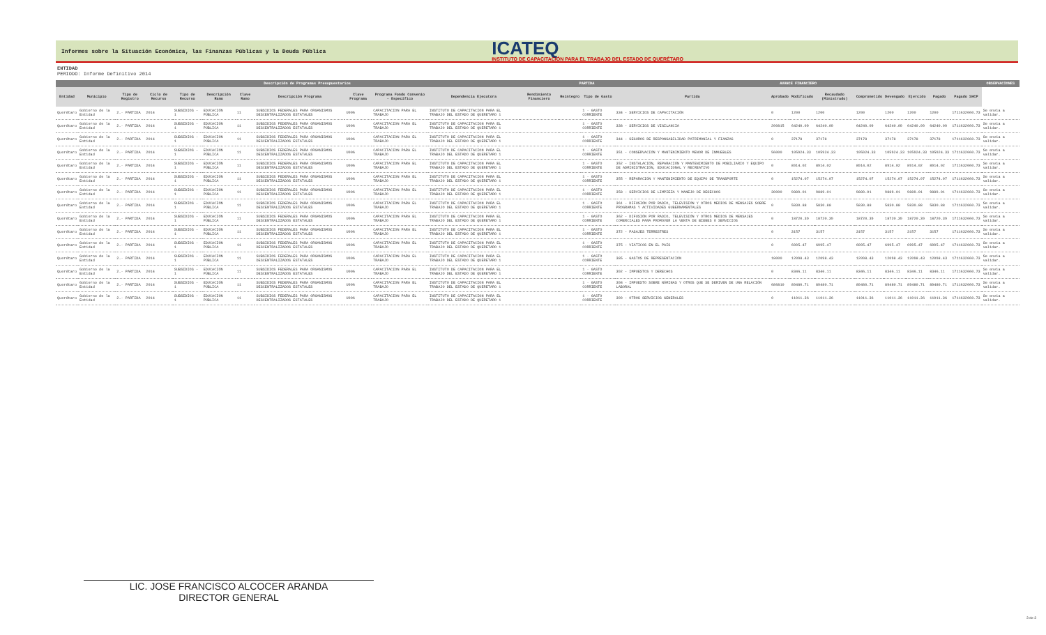Informes sobre la Situación Económica, las Finanzas Públicas y la Deuda Pública
ICATEQ
INSTITUTO DE CAPACITACIÓN PARA EL TRABAJO DEL ESTADO DE QUERÉTARO
ENTIDAD
PERIODO: Informe Definitivo 2014
| Descripción de Programas Presupuestarios | | | | | | | | | | | | PARTIDA | | AVANCE FINANCIERO | | | | | | | | | OBSERVACIONES |
| --- | --- | --- | --- | --- | --- | --- | --- | --- | --- | --- | --- | --- | --- | --- | --- | --- | --- | --- | --- | --- | --- | --- | --- |
| Entidad | Municipio | Tipo de Registro | Ciclo de Recurso | Tipo de Recurso | Descripción Ramo | Clave Ramo | Descripción Programa | Clave Programa | Programa Fondo Convenio - Específico | Dependencia Ejecutora | Rendimiento Financiero | Reintegro | Tipo de Gasto | Partida | Aprobado | Modificado | Recaudado (Ministrado) | Comprometido | Devengado | Ejercido | Pagado | Pagado SHCP | |
| Querétaro | Gobierno de la Entidad | 2.- PARTIDA | 2014 | SUBSIDIOS - 1 | EDUCACIÓN PÚBLICA | 11 | SUBSIDIOS FEDERALES PARA ORGANISMOS DESCENTRALIZADOS ESTATALES | U006 | CAPACITACION PARA EL TRABAJO | INSTITUTO DE CAPACITACION PARA EL TRABAJO DEL ESTADO DE QUERETARO 1 | | | 1 - GASTO CORRIENTE | 334 - SERVICIOS DE CAPACITACIÓN | 0 | 1200 | 1200 | 1200 | 1200 | 1200 | 1200 | 1711632660.73 | Se envia a validar. |
| Querétaro | Gobierno de la Entidad | 2.- PARTIDA | 2014 | SUBSIDIOS - 1 | EDUCACIÓN PÚBLICA | 11 | SUBSIDIOS FEDERALES PARA ORGANISMOS DESCENTRALIZADOS ESTATALES | U006 | CAPACITACION PARA EL TRABAJO | INSTITUTO DE CAPACITACION PARA EL TRABAJO DEL ESTADO DE QUERETARO 1 | | | 1 - GASTO CORRIENTE | 338 - SERVICIOS DE VIGILANCIA | 200815 | 64240.09 | 64240.09 | 64240.09 | 64240.09 | 64240.09 | 64240.09 | 1711632660.73 | Se envia a validar. |
| Querétaro | Gobierno de la Entidad | 2.- PARTIDA | 2014 | SUBSIDIOS - 1 | EDUCACIÓN PÚBLICA | 11 | SUBSIDIOS FEDERALES PARA ORGANISMOS DESCENTRALIZADOS ESTATALES | U006 | CAPACITACION PARA EL TRABAJO | INSTITUTO DE CAPACITACION PARA EL TRABAJO DEL ESTADO DE QUERETARO 1 | | | 1 - GASTO CORRIENTE | 344 - SEGUROS DE RESPONSABILIDAD PATRIMONIAL Y FIANZAS | 0 | 37178 | 37178 | 37178 | 37178 | 37178 | 37178 | 1711632660.73 | Se envia a validar. |
| Querétaro | Gobierno de la Entidad | 2.- PARTIDA | 2014 | SUBSIDIOS - 1 | EDUCACIÓN PÚBLICA | 11 | SUBSIDIOS FEDERALES PARA ORGANISMOS DESCENTRALIZADOS ESTATALES | U006 | CAPACITACION PARA EL TRABAJO | INSTITUTO DE CAPACITACION PARA EL TRABAJO DEL ESTADO DE QUERETARO 1 | | | 1 - GASTO CORRIENTE | 351 - CONSERVACIÓN Y MANTENIMIENTO MENOR DE INMUEBLES | 56000 | 105924.33 | 105924.33 | 105924.33 | 105924.33 | 105924.33 | 105924.33 | 1711632660.73 | Se envia a validar. |
| Querétaro | Gobierno de la Entidad | 2.- PARTIDA | 2014 | SUBSIDIOS - 1 | EDUCACIÓN PÚBLICA | 11 | SUBSIDIOS FEDERALES PARA ORGANISMOS DESCENTRALIZADOS ESTATALES | U006 | CAPACITACION PARA EL TRABAJO | INSTITUTO DE CAPACITACION PARA EL TRABAJO DEL ESTADO DE QUERETARO 1 | | | 1 - GASTO CORRIENTE | 352 - INSTALACIÓN, REPARACIÓN Y MANTENIMIENTO DE MOBILIARIO Y EQUIPO DE ADMINISTRACIÓN, EDUCACIONAL Y RECREATIVO | 0 | 8914.02 | 8914.02 | 8914.02 | 8914.02 | 8914.02 | 8914.02 | 1711632660.73 | Se envia a validar. |
| Querétaro | Gobierno de la Entidad | 2.- PARTIDA | 2014 | SUBSIDIOS - 1 | EDUCACIÓN PÚBLICA | 11 | SUBSIDIOS FEDERALES PARA ORGANISMOS DESCENTRALIZADOS ESTATALES | U006 | CAPACITACION PARA EL TRABAJO | INSTITUTO DE CAPACITACION PARA EL TRABAJO DEL ESTADO DE QUERETARO 1 | | | 1 - GASTO CORRIENTE | 355 - REPARACIÓN Y MANTENIMIENTO DE EQUIPO DE TRANSPORTE | 0 | 15274.07 | 15274.07 | 15274.07 | 15274.07 | 15274.07 | 15274.07 | 1711632660.73 | Se envia a validar. |
| Querétaro | Gobierno de la Entidad | 2.- PARTIDA | 2014 | SUBSIDIOS - 1 | EDUCACIÓN PÚBLICA | 11 | SUBSIDIOS FEDERALES PARA ORGANISMOS DESCENTRALIZADOS ESTATALES | U006 | CAPACITACION PARA EL TRABAJO | INSTITUTO DE CAPACITACION PARA EL TRABAJO DEL ESTADO DE QUERETARO 1 | | | 1 - GASTO CORRIENTE | 358 - SERVICIOS DE LIMPIEZA Y MANEJO DE DESECHOS | 30000 | 9889.01 | 9889.01 | 9889.01 | 9889.01 | 9889.01 | 9889.01 | 1711632660.73 | Se envia a validar. |
| Querétaro | Gobierno de la Entidad | 2.- PARTIDA | 2014 | SUBSIDIOS - 1 | EDUCACIÓN PÚBLICA | 11 | SUBSIDIOS FEDERALES PARA ORGANISMOS DESCENTRALIZADOS ESTATALES | U006 | CAPACITACION PARA EL TRABAJO | INSTITUTO DE CAPACITACION PARA EL TRABAJO DEL ESTADO DE QUERETARO 1 | | | 1 - GASTO CORRIENTE | 361 - DIFUSIÓN POR RADIO, TELEVISIÓN Y OTROS MEDIOS DE MENSAJES SOBRE PROGRAMAS Y ACTIVIDADES GUBERNAMENTALES | 0 | 5830.88 | 5830.88 | 5830.88 | 5830.88 | 5830.88 | 5830.88 | 1711632660.73 | Se envia a validar. |
| Querétaro | Gobierno de la Entidad | 2.- PARTIDA | 2014 | SUBSIDIOS - 1 | EDUCACIÓN PÚBLICA | 11 | SUBSIDIOS FEDERALES PARA ORGANISMOS DESCENTRALIZADOS ESTATALES | U006 | CAPACITACION PARA EL TRABAJO | INSTITUTO DE CAPACITACION PARA EL TRABAJO DEL ESTADO DE QUERETARO 1 | | | 1 - GASTO CORRIENTE | 362 - DIFUSIÓN POR RADIO, TELEVISIÓN Y OTROS MEDIOS DE MENSAJES COMERCIALES PARA PROMOVER LA VENTA DE BIENES O SERVICIOS | 0 | 18720.39 | 18720.39 | 18720.39 | 18720.39 | 18720.39 | 18720.39 | 1711632660.73 | Se envia a validar. |
| Querétaro | Gobierno de la Entidad | 2.- PARTIDA | 2014 | SUBSIDIOS - 1 | EDUCACIÓN PÚBLICA | 11 | SUBSIDIOS FEDERALES PARA ORGANISMOS DESCENTRALIZADOS ESTATALES | U006 | CAPACITACION PARA EL TRABAJO | INSTITUTO DE CAPACITACION PARA EL TRABAJO DEL ESTADO DE QUERETARO 1 | | | 1 - GASTO CORRIENTE | 372 - PASAJES TERRESTRES | 0 | 3157 | 3157 | 3157 | 3157 | 3157 | 3157 | 1711632660.73 | Se envia a validar. |
| Querétaro | Gobierno de la Entidad | 2.- PARTIDA | 2014 | SUBSIDIOS - 1 | EDUCACIÓN PÚBLICA | 11 | SUBSIDIOS FEDERALES PARA ORGANISMOS DESCENTRALIZADOS ESTATALES | U006 | CAPACITACION PARA EL TRABAJO | INSTITUTO DE CAPACITACION PARA EL TRABAJO DEL ESTADO DE QUERETARO 1 | | | 1 - GASTO CORRIENTE | 375 - VIÁTICOS EN EL PAÍS | 0 | 6995.47 | 6995.47 | 6995.47 | 6995.47 | 6995.47 | 6995.47 | 1711632660.73 | Se envia a validar. |
| Querétaro | Gobierno de la Entidad | 2.- PARTIDA | 2014 | SUBSIDIOS - 1 | EDUCACIÓN PÚBLICA | 11 | SUBSIDIOS FEDERALES PARA ORGANISMOS DESCENTRALIZADOS ESTATALES | U006 | CAPACITACION PARA EL TRABAJO | INSTITUTO DE CAPACITACION PARA EL TRABAJO DEL ESTADO DE QUERETARO 1 | | | 1 - GASTO CORRIENTE | 385 - GASTOS DE REPRESENTACIÓN | 18000 | 12098.43 | 12098.43 | 12098.43 | 12098.43 | 12098.43 | 12098.43 | 1711632660.73 | Se envia a validar. |
| Querétaro | Gobierno de la Entidad | 2.- PARTIDA | 2014 | SUBSIDIOS - 1 | EDUCACIÓN PÚBLICA | 11 | SUBSIDIOS FEDERALES PARA ORGANISMOS DESCENTRALIZADOS ESTATALES | U006 | CAPACITACION PARA EL TRABAJO | INSTITUTO DE CAPACITACION PARA EL TRABAJO DEL ESTADO DE QUERETARO 1 | | | 1 - GASTO CORRIENTE | 392 - IMPUESTOS Y DERECHOS | 0 | 8346.11 | 8346.11 | 8346.11 | 8346.11 | 8346.11 | 8346.11 | 1711632660.73 | Se envia a validar. |
| Querétaro | Gobierno de la Entidad | 2.- PARTIDA | 2014 | SUBSIDIOS - 1 | EDUCACIÓN PÚBLICA | 11 | SUBSIDIOS FEDERALES PARA ORGANISMOS DESCENTRALIZADOS ESTATALES | U006 | CAPACITACION PARA EL TRABAJO | INSTITUTO DE CAPACITACION PARA EL TRABAJO DEL ESTADO DE QUERETARO 1 | | | 1 - GASTO CORRIENTE | 398 - IMPUESTO SOBRE NÓMINAS Y OTROS QUE SE DERIVEN DE UNA RELACIÓN LABORAL | 686810 | 89480.71 | 89480.71 | 89480.71 | 89480.71 | 89480.71 | 89480.71 | 1711632660.73 | Se envia a validar. |
| Querétaro | Gobierno de la Entidad | 2.- PARTIDA | 2014 | SUBSIDIOS - 1 | EDUCACIÓN PÚBLICA | 11 | SUBSIDIOS FEDERALES PARA ORGANISMOS DESCENTRALIZADOS ESTATALES | U006 | CAPACITACION PARA EL TRABAJO | INSTITUTO DE CAPACITACION PARA EL TRABAJO DEL ESTADO DE QUERETARO 1 | | | 1 - GASTO CORRIENTE | 399 - OTROS SERVICIOS GENERALES | 0 | 11011.36 | 11011.36 | 11011.36 | 11011.36 | 11011.36 | 11011.36 | 1711632660.73 | Se envia a validar. |
LIC. JOSE FRANCISCO ALCOCER ARANDA
DIRECTOR GENERAL
3 de 3